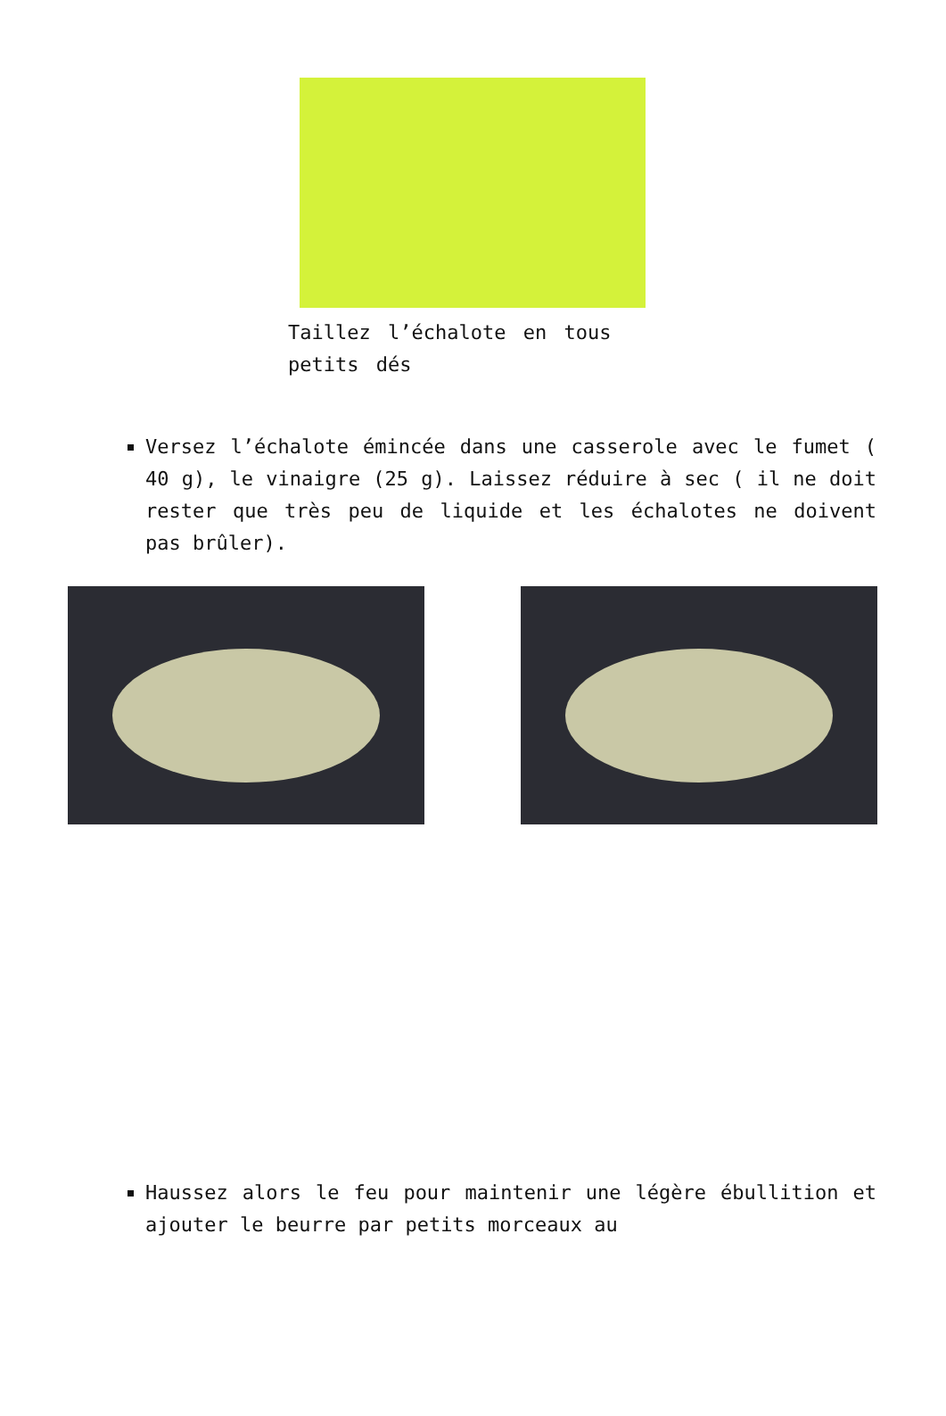Taillez l’échalote en tous petits dés
Versez l’échalote émincée dans une casserole avec le fumet ( 40 g), le vinaigre (25 g). Laissez réduire à sec ( il ne doit rester que très peu de liquide et les échalotes ne doivent pas brûler).
Haussez alors le feu pour maintenir une légère ébullition et ajouter le beurre par petits morceaux au